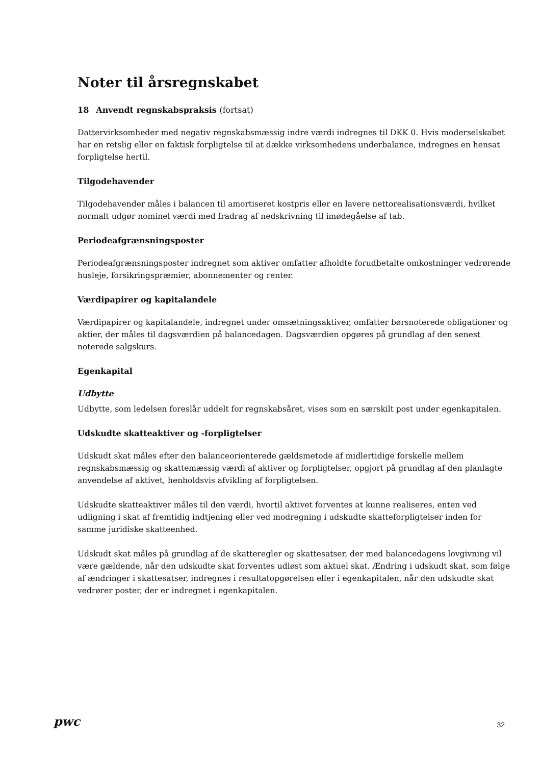Noter til årsregnskabet
18 Anvendt regnskabspraksis (fortsat)
Dattervirksomheder med negativ regnskabsmæssig indre værdi indregnes til DKK 0. Hvis moderselskabet har en retslig eller en faktisk forpligtelse til at dække virksomhedens underbalance, indregnes en hensat forpligtelse hertil.
Tilgodehavender
Tilgodehavender måles i balancen til amortiseret kostpris eller en lavere nettorealisationsværdi, hvilket normalt udgør nominel værdi med fradrag af nedskrivning til imødegåelse af tab.
Periodeafgrænsningsposter
Periodeafgrænsningsposter indregnet som aktiver omfatter afholdte forudbetalte omkostninger vedrørende husleje, forsikringspræmier, abonnementer og renter.
Værdipapirer og kapitalandele
Værdipapirer og kapitalandele, indregnet under omsætningsaktiver, omfatter børsnoterede obligationer og aktier, der måles til dagsværdien på balancedagen. Dagsværdien opgøres på grundlag af den senest noterede salgskurs.
Egenkapital
Udbytte
Udbytte, som ledelsen foreslår uddelt for regnskabsåret, vises som en særskilt post under egenkapitalen.
Udskudte skatteaktiver og -forpligtelser
Udskudt skat måles efter den balanceorienterede gældsmetode af midlertidige forskelle mellem regnskabsmæssig og skattemæssig værdi af aktiver og forpligtelser, opgjort på grundlag af den planlagte anvendelse af aktivet, henholdsvis afvikling af forpligtelsen.
Udskudte skatteaktiver måles til den værdi, hvortil aktivet forventes at kunne realiseres, enten ved udligning i skat af fremtidig indtjening eller ved modregning i udskudte skatteforpligtelser inden for samme juridiske skatteenhed.
Udskudt skat måles på grundlag af de skatteregler og skattesatser, der med balancedagens lovgivning vil være gældende, når den udskudte skat forventes udløst som aktuel skat. Ændring i udskudt skat, som følge af ændringer i skattesatser, indregnes i resultatopgørelsen eller i egenkapitalen, når den udskudte skat vedrører poster, der er indregnet i egenkapitalen.
pwc 32